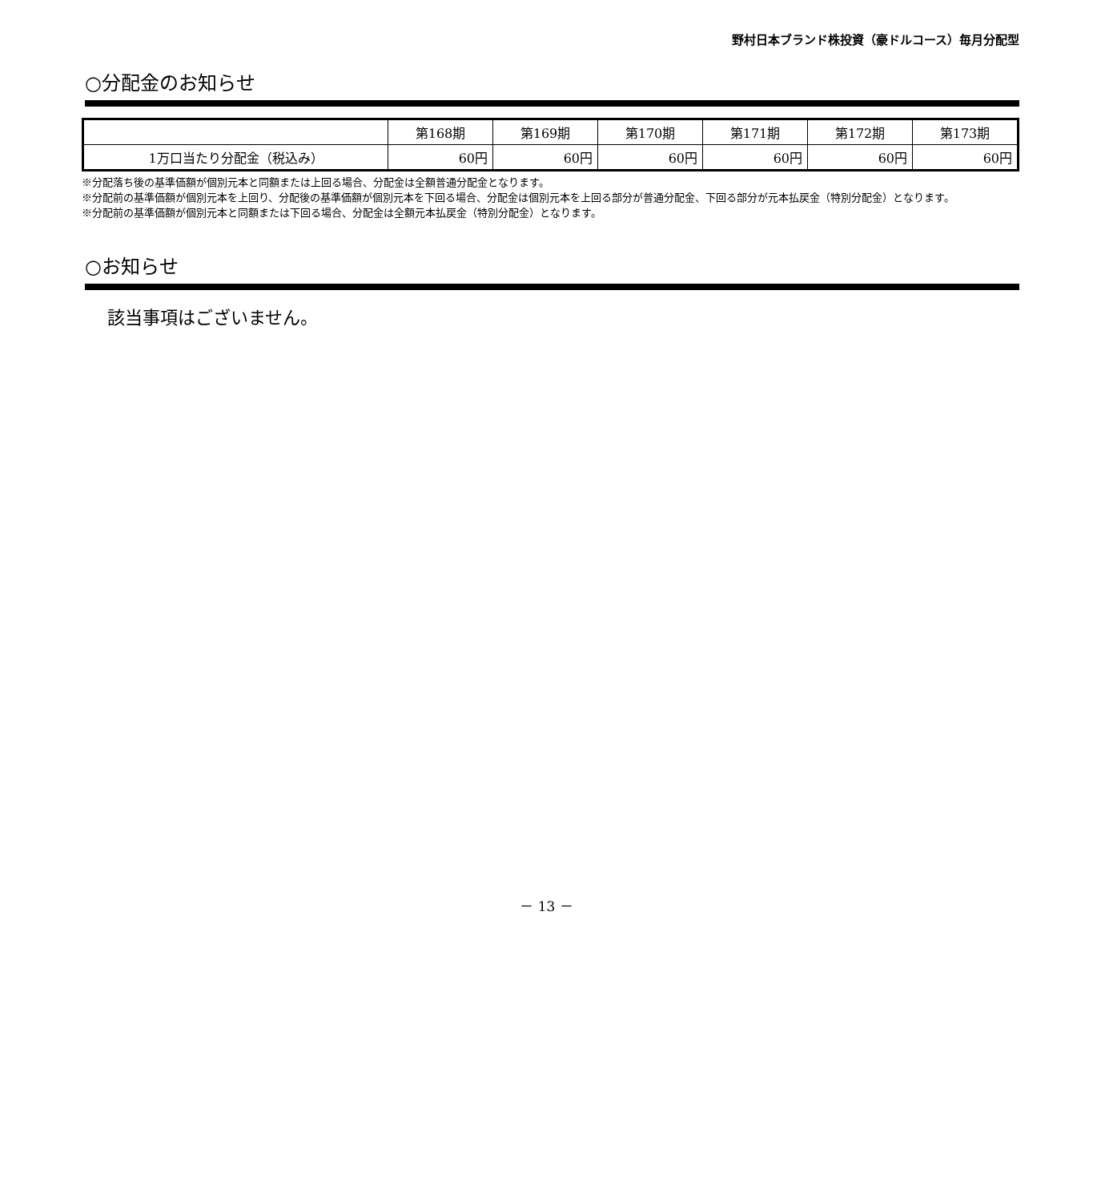野村日本ブランド株投資（豪ドルコース）毎月分配型
○分配金のお知らせ
| | 第168期 | 第169期 | 第170期 | 第171期 | 第172期 | 第173期 |
| --- | --- | --- | --- | --- | --- | --- |
| 1万口当たり分配金（税込み） | 60円 | 60円 | 60円 | 60円 | 60円 | 60円 |
※分配落ち後の基準価額が個別元本と同額または上回る場合、分配金は全額普通分配金となります。
※分配前の基準価額が個別元本を上回り、分配後の基準価額が個別元本を下回る場合、分配金は個別元本を上回る部分が普通分配金、下回る部分が元本払戻金（特別分配金）となります。
※分配前の基準価額が個別元本と同額または下回る場合、分配金は全額元本払戻金（特別分配金）となります。
○お知らせ
該当事項はございません。
－ 13 －